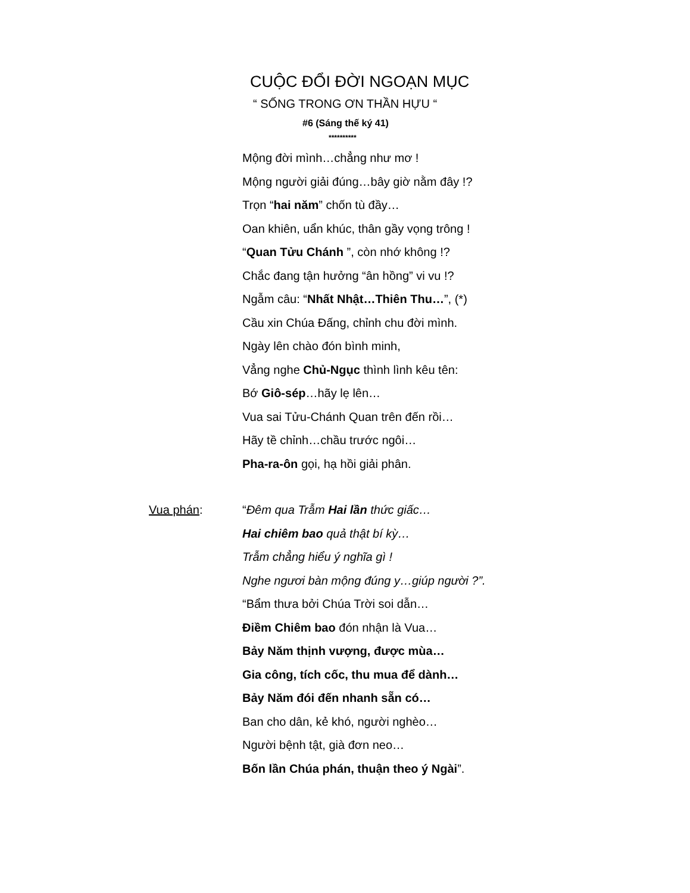CUỘC ĐỔI ĐỜI NGOẠN MỤC
“ SỐNG TRONG ƠN THẦN HỰU “
#6 (Sáng thế ký 41)
**********
Mộng đời mình…chẳng như mơ !
Mộng người giải đúng…bây giờ nằm đây !?
Trọn “hai năm” chốn tù đầy…
Oan khiên, uẩn khúc, thân gầy vọng trông !
“Quan Tửu Chánh ”, còn nhớ không !?
Chắc đang tận hưởng “ân hồng” vi vu !?
Ngẫm câu: “Nhất Nhật…Thiên Thu…”, (*)
Cầu xin Chúa Đấng, chỉnh chu đời mình.
Ngày lên chào đón bình minh,
Vẳng nghe Chủ-Ngục thình lình kêu tên:
Bớ Giô-sép…hãy lẹ lên…
Vua sai Tửu-Chánh Quan trên đến rồi…
Hãy tề chỉnh…chầu trước ngôi…
Pha-ra-ôn gọi, hạ hồi giải phân.
Vua phán: “Đêm qua Trẫm Hai lần thức giấc…
Hai chiêm bao quả thật bí kỳ…
Trẫm chẳng hiểu ý nghĩa gì !
Nghe ngươi bàn mộng đúng y…giúp người ?”.
“Bẩm thưa bởi Chúa Trời soi dẫn…
Điềm Chiêm bao đón nhận là Vua…
Bảy Năm thịnh vượng, được mùa…
Gia công, tích cốc, thu mua để dành…
Bảy Năm đói đến nhanh sẵn có…
Ban cho dân, kẻ khó, người nghèo…
Người bệnh tật, già đơn neo…
Bốn lần Chúa phán, thuận theo ý Ngài”.